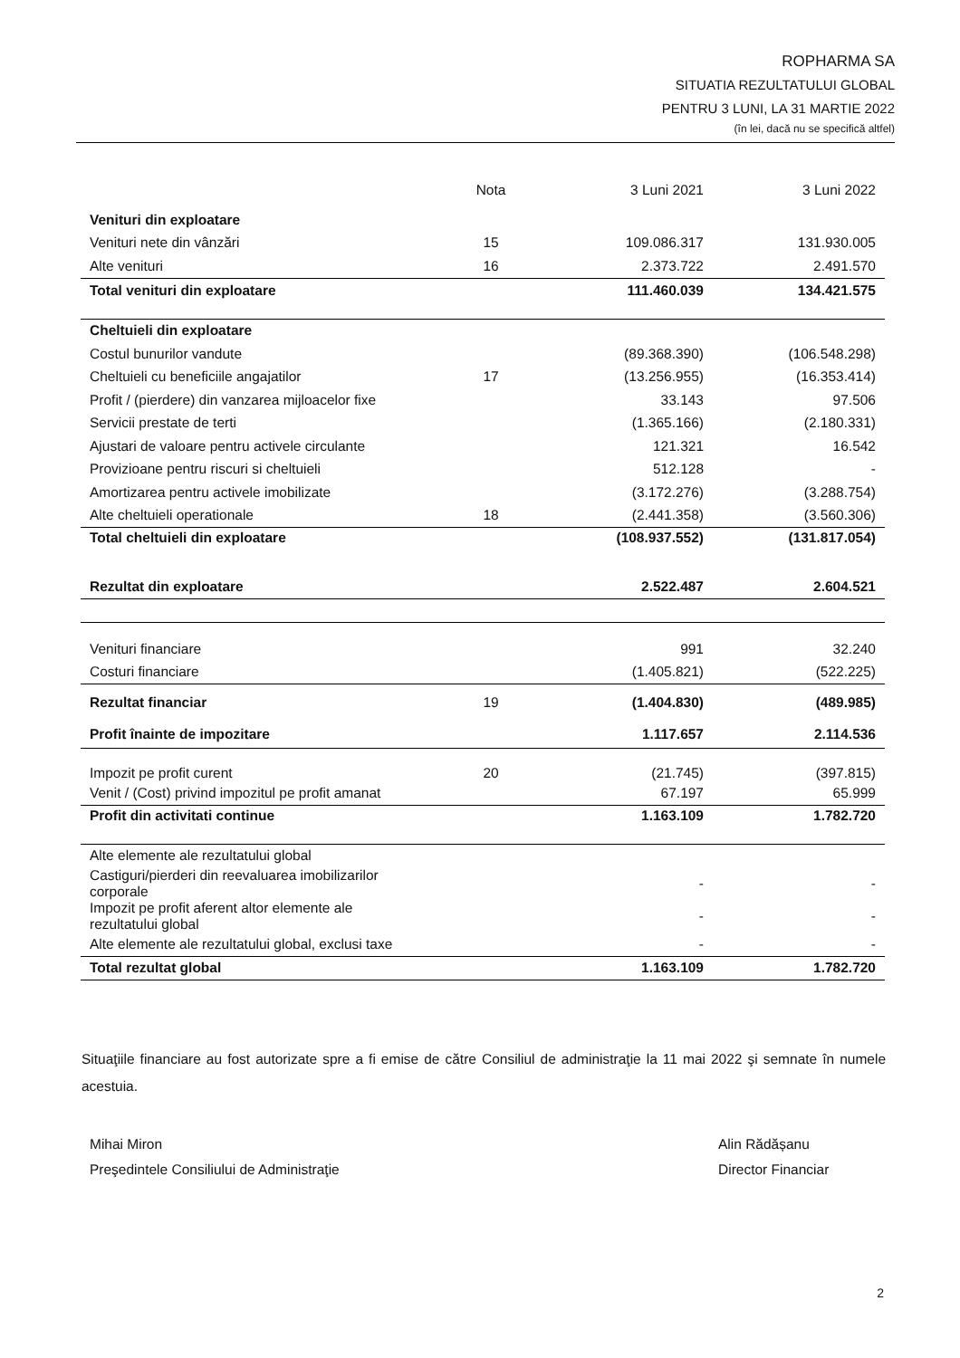ROPHARMA SA
SITUATIA REZULTATULUI GLOBAL
PENTRU 3 LUNI, LA 31 MARTIE 2022
(în lei, dacă nu se specifică altfel)
| | Nota | 3 Luni 2021 | 3 Luni 2022 |
| --- | --- | --- | --- |
| Venituri din exploatare | | | |
| Venituri nete din vânzări | 15 | 109.086.317 | 131.930.005 |
| Alte venituri | 16 | 2.373.722 | 2.491.570 |
| Total venituri din exploatare | | 111.460.039 | 134.421.575 |
| Cheltuieli din exploatare | | | |
| Costul bunurilor vandute | | (89.368.390) | (106.548.298) |
| Cheltuieli cu beneficiile angajatilor | 17 | (13.256.955) | (16.353.414) |
| Profit / (pierdere) din vanzarea mijloacelor fixe | | 33.143 | 97.506 |
| Servicii prestate de terti | | (1.365.166) | (2.180.331) |
| Ajustari de valoare pentru activele circulante | | 121.321 | 16.542 |
| Provizioane pentru riscuri si cheltuieli | | 512.128 | - |
| Amortizarea pentru activele imobilizate | | (3.172.276) | (3.288.754) |
| Alte cheltuieli operationale | 18 | (2.441.358) | (3.560.306) |
| Total cheltuieli din exploatare | | (108.937.552) | (131.817.054) |
| Rezultat din exploatare | | 2.522.487 | 2.604.521 |
| Venituri financiare | | 991 | 32.240 |
| Costuri financiare | | (1.405.821) | (522.225) |
| Rezultat financiar | 19 | (1.404.830) | (489.985) |
| Profit înainte de impozitare | | 1.117.657 | 2.114.536 |
| Impozit pe profit curent | 20 | (21.745) | (397.815) |
| Venit / (Cost) privind impozitul pe profit amanat | | 67.197 | 65.999 |
| Profit din activitati continue | | 1.163.109 | 1.782.720 |
| Alte elemente ale rezultatului global | | | |
| Castiguri/pierderi din reevaluarea imobilizarilor corporale | | - | - |
| Impozit pe profit aferent altor elemente ale rezultatului global | | - | - |
| Alte elemente ale rezultatului global, exclusi taxe | | - | - |
| Total rezultat global | | 1.163.109 | 1.782.720 |
Situaţiile financiare au fost autorizate spre a fi emise de către Consiliul de administraţie la 11 mai 2022 şi semnate în numele acestuia.
Mihai Miron
Preşedintele Consiliului de Administraţie
Alin Rădășanu
Director Financiar
2